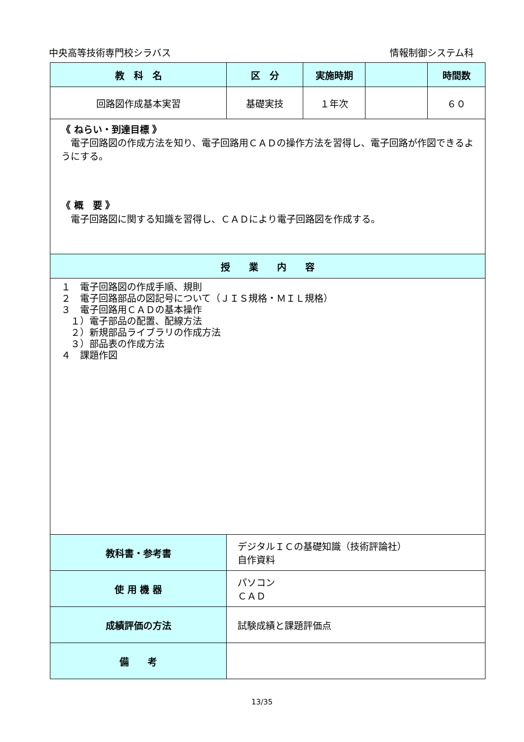中央高等技術専門校シラバス 情報制御システム科
| 教 科 名 | 区 分 | 実施時期 | | 時間数 |
| --- | --- | --- | --- | --- |
| 回路図作成基本実習 | 基礎実技 | １年次 | | ６０ |
| 《 ねらい・到達目標 》 電子回路図の作成方法を知り、電子回路用ＣＡＤの操作方法を習得し、電子回路が作図できるようにする。 《 概 要 》 電子回路図に関する知識を習得し、ＣＡＤにより電子回路図を作成する。 | | | | |
| 授 業 内 容 | | | | |
| １ 電子回路図の作成手順、規則 ２ 電子回路部品の図記号について（ＪＩＳ規格・ＭＩＬ規格） ３ 電子回路用ＣＡＤの基本操作 １）電子部品の配置、配線方法 ２）新規部品ライブラリの作成方法 ３）部品表の作成方法 ４ 課題作図 | | | | |
| 教科書・参考書 | デジタルＩＣの基礎知識（技術評論社） 自作資料 | | | |
| 使 用 機 器 | パソコン ＣＡＤ | | | |
| 成績評価の方法 | 試験成績と課題評価点 | | | |
| 備 考 | | | | |
13/35